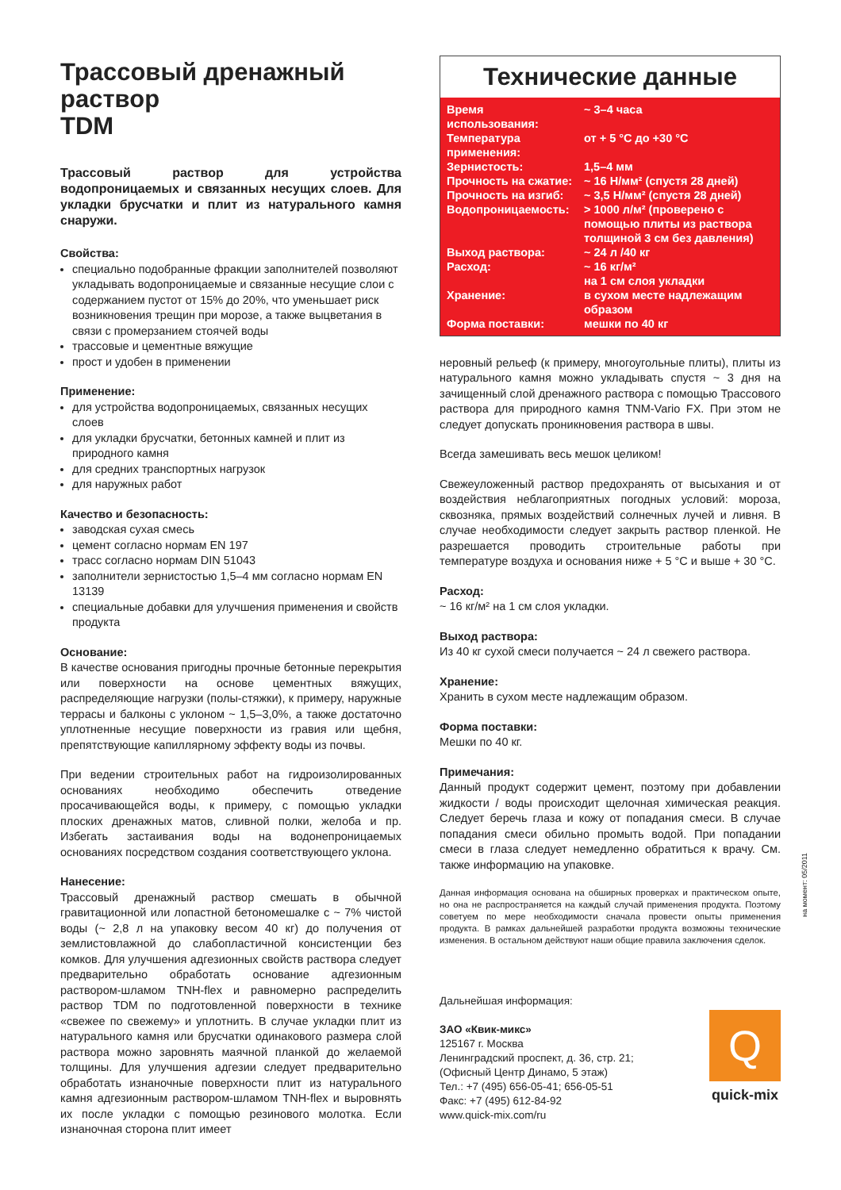Трассовый дренажный раствор
TDM
Трассовый раствор для устройства водопроницаемых и связанных несущих слоев. Для укладки брусчатки и плит из натурального камня снаружи.
Свойства:
специально подобранные фракции заполнителей позволяют укладывать водопроницаемые и связанные несущие слои с содержанием пустот от 15% до 20%, что уменьшает риск возникновения трещин при морозе, а также выцветания в связи с промерзанием стоячей воды
трассовые и цементные вяжущие
прост и удобен в применении
Применение:
для устройства водопроницаемых, связанных несущих слоев
для укладки брусчатки, бетонных камней и плит из природного камня
для средних транспортных нагрузок
для наружных работ
Качество и безопасность:
заводская сухая смесь
цемент согласно нормам EN 197
трасс согласно нормам DIN 51043
заполнители зернистостью 1,5–4 мм согласно нормам EN 13139
специальные добавки для улучшения применения и свойств продукта
Основание:
В качестве основания пригодны прочные бетонные перекрытия или поверхности на основе цементных вяжущих, распределяющие нагрузки (полы-стяжки), к примеру, наружные террасы и балконы с уклоном ~ 1,5–3,0%, а также достаточно уплотненные несущие поверхности из гравия или щебня, препятствующие капиллярному эффекту воды из почвы.
При ведении строительных работ на гидроизолированных основаниях необходимо обеспечить отведение просачивающейся воды, к примеру, с помощью укладки плоских дренажных матов, сливной полки, желоба и пр. Избегать застаивания воды на водонепроницаемых основаниях посредством создания соответствующего уклона.
Нанесение:
Трассовый дренажный раствор смешать в обычной гравитационной или лопастной бетономешалке с ~ 7% чистой воды (~ 2,8 л на упаковку весом 40 кг) до получения от землистовлажной до слабопластичной консистенции без комков. Для улучшения адгезионных свойств раствора следует предварительно обработать основание адгезионным раствором-шламом TNH-flex и равномерно распределить раствор TDM по подготовленной поверхности в технике «свежее по свежему» и уплотнить. В случае укладки плит из натурального камня или брусчатки одинакового размера слой раствора можно заровнять маячной планкой до желаемой толщины. Для улучшения адгезии следует предварительно обработать изнаночные поверхности плит из натурального камня адгезионным раствором-шламом TNH-flex и выровнять их после укладки с помощью резинового молотка. Если изнаночная сторона плит имеет
Технические данные
| Время использования: | ~ 3–4 часа |
| Температура применения: | от + 5 °С до +30 °С |
| Зернистость: | 1,5–4 мм |
| Прочность на сжатие: | ~ 16 Н/мм² (спустя 28 дней) |
| Прочность на изгиб: | ~ 3,5 Н/мм² (спустя 28 дней) |
| Водопроницаемость: | > 1000 л/м² (проверено с помощью плиты из раствора толщиной 3 см без давления) |
| Выход раствора: | ~ 24 л /40 кг |
| Расход: | ~ 16 кг/м² на 1 см слоя укладки |
| Хранение: | в сухом месте надлежащим образом |
| Форма поставки: | мешки по 40 кг |
неровный рельеф (к примеру, многоугольные плиты), плиты из натурального камня можно укладывать спустя ~ 3 дня на зачищенный слой дренажного раствора с помощью Трассового раствора для природного камня TNM-Vario FX. При этом не следует допускать проникновения раствора в швы.
Всегда замешивать весь мешок целиком!
Свежеуложенный раствор предохранять от высыхания и от воздействия неблагоприятных погодных условий: мороза, сквозняка, прямых воздействий солнечных лучей и ливня. В случае необходимости следует закрыть раствор пленкой. Не разрешается проводить строительные работы при температуре воздуха и основания ниже + 5 °С и выше + 30 °С.
Расход:
~ 16 кг/м² на 1 см слоя укладки.
Выход раствора:
Из 40 кг сухой смеси получается ~ 24 л свежего раствора.
Хранение:
Хранить в сухом месте надлежащим образом.
Форма поставки:
Мешки по 40 кг.
Примечания:
Данный продукт содержит цемент, поэтому при добавлении жидкости / воды происходит щелочная химическая реакция. Следует беречь глаза и кожу от попадания смеси. В случае попадания смеси обильно промыть водой. При попадании смеси в глаза следует немедленно обратиться к врачу. См. также информацию на упаковке.
Данная информация основана на обширных проверках и практическом опыте, но она не распространяется на каждый случай применения продукта. Поэтому советуем по мере необходимости сначала провести опыты применения продукта. В рамках дальнейшей разработки продукта возможны технические изменения. В остальном действуют наши общие правила заключения сделок.
Дальнейшая информация:
ЗАО «Квик-микс»
125167 г. Москва
Ленинградский проспект, д. 36, стр. 21;
(Офисный Центр Динамо, 5 этаж)
Тел.: +7 (495) 656-05-41; 656-05-51
Факс: +7 (495) 612-84-92
www.quick-mix.com/ru
Q
quick-mix
на момент: 05/2011